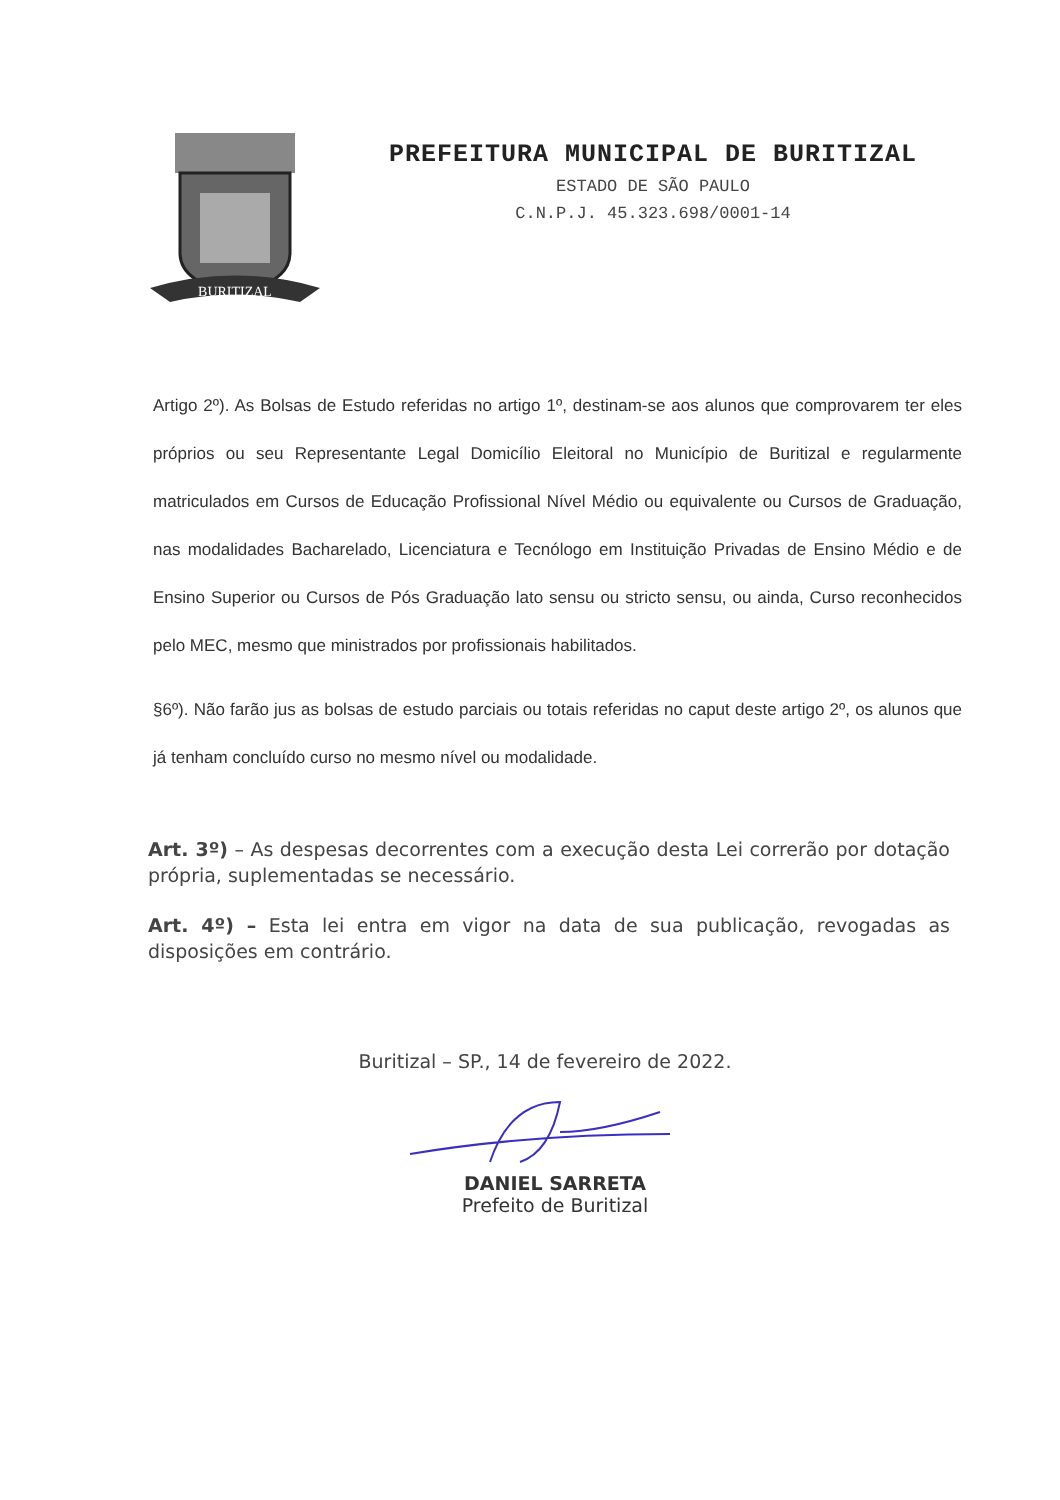BURITIZAL
PREFEITURA MUNICIPAL DE BURITIZAL
ESTADO DE SÃO PAULO
C.N.P.J. 45.323.698/0001-14
Artigo 2º). As Bolsas de Estudo referidas no artigo 1º, destinam-se aos alunos que comprovarem ter eles próprios ou seu Representante Legal Domicílio Eleitoral no Município de Buritizal e regularmente matriculados em Cursos de Educação Profissional Nível Médio ou equivalente ou Cursos de Graduação, nas modalidades Bacharelado, Licenciatura e Tecnólogo em Instituição Privadas de Ensino Médio e de Ensino Superior ou Cursos de Pós Graduação lato sensu ou stricto sensu, ou ainda, Curso reconhecidos pelo MEC, mesmo que ministrados por profissionais habilitados.
§6º). Não farão jus as bolsas de estudo parciais ou totais referidas no caput deste artigo 2º, os alunos que já tenham concluído curso no mesmo nível ou modalidade.
Art. 3º) – As despesas decorrentes com a execução desta Lei correrão por dotação própria, suplementadas se necessário.
Art. 4º) – Esta lei entra em vigor na data de sua publicação, revogadas as disposições em contrário.
Buritizal – SP., 14 de fevereiro de 2022.
DANIEL SARRETA
Prefeito de Buritizal